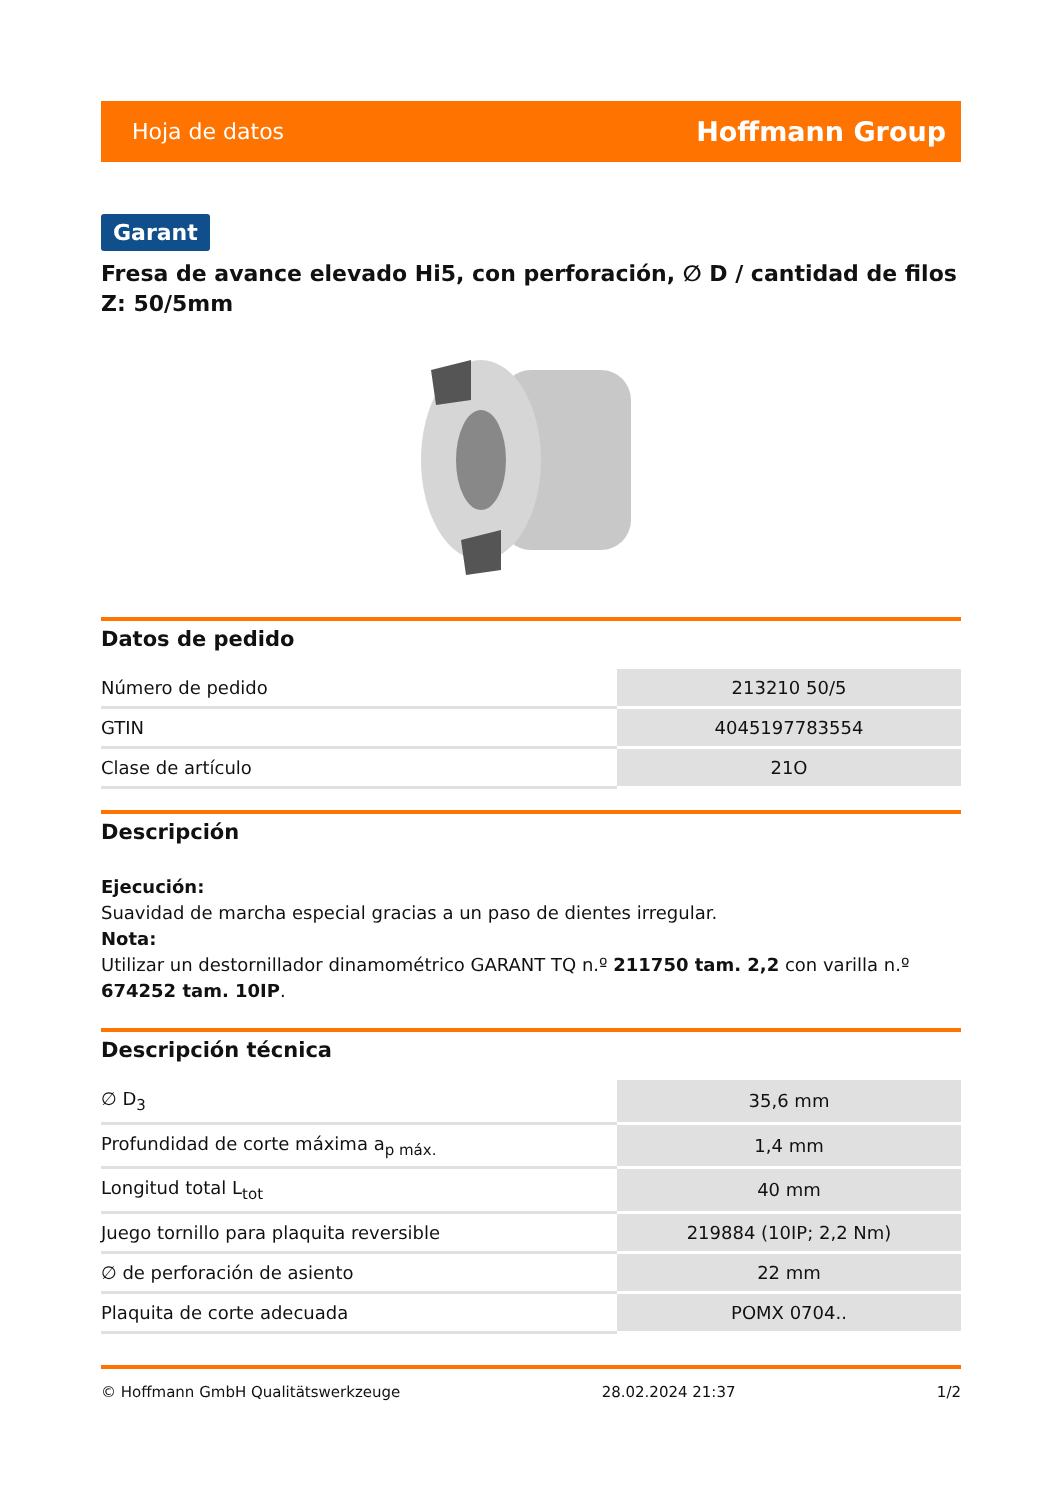Hoja de datos Hoffmann Group
Garant
Fresa de avance elevado Hi5, con perforación, ∅ D / cantidad de filos Z: 50/5mm
Datos de pedido
| Número de pedido | 213210 50/5 |
| GTIN | 4045197783554 |
| Clase de artículo | 21O |
Descripción
Ejecución:
Suavidad de marcha especial gracias a un paso de dientes irregular.
Nota:
Utilizar un destornillador dinamométrico GARANT TQ n.º 211750 tam. 2,2 con varilla n.º 674252 tam. 10IP.
Descripción técnica
| ∅ D<sub>3</sub> | 35,6 mm |
| Profundidad de corte máxima a<sub>p máx.</sub> | 1,4 mm |
| Longitud total L<sub>tot</sub> | 40 mm |
| Juego tornillo para plaquita reversible | 219884 (10IP; 2,2 Nm) |
| ∅ de perforación de asiento | 22 mm |
| Plaquita de corte adecuada | POMX 0704.. |
© Hoffmann GmbH Qualitätswerkzeuge 28.02.2024 21:37 1/2